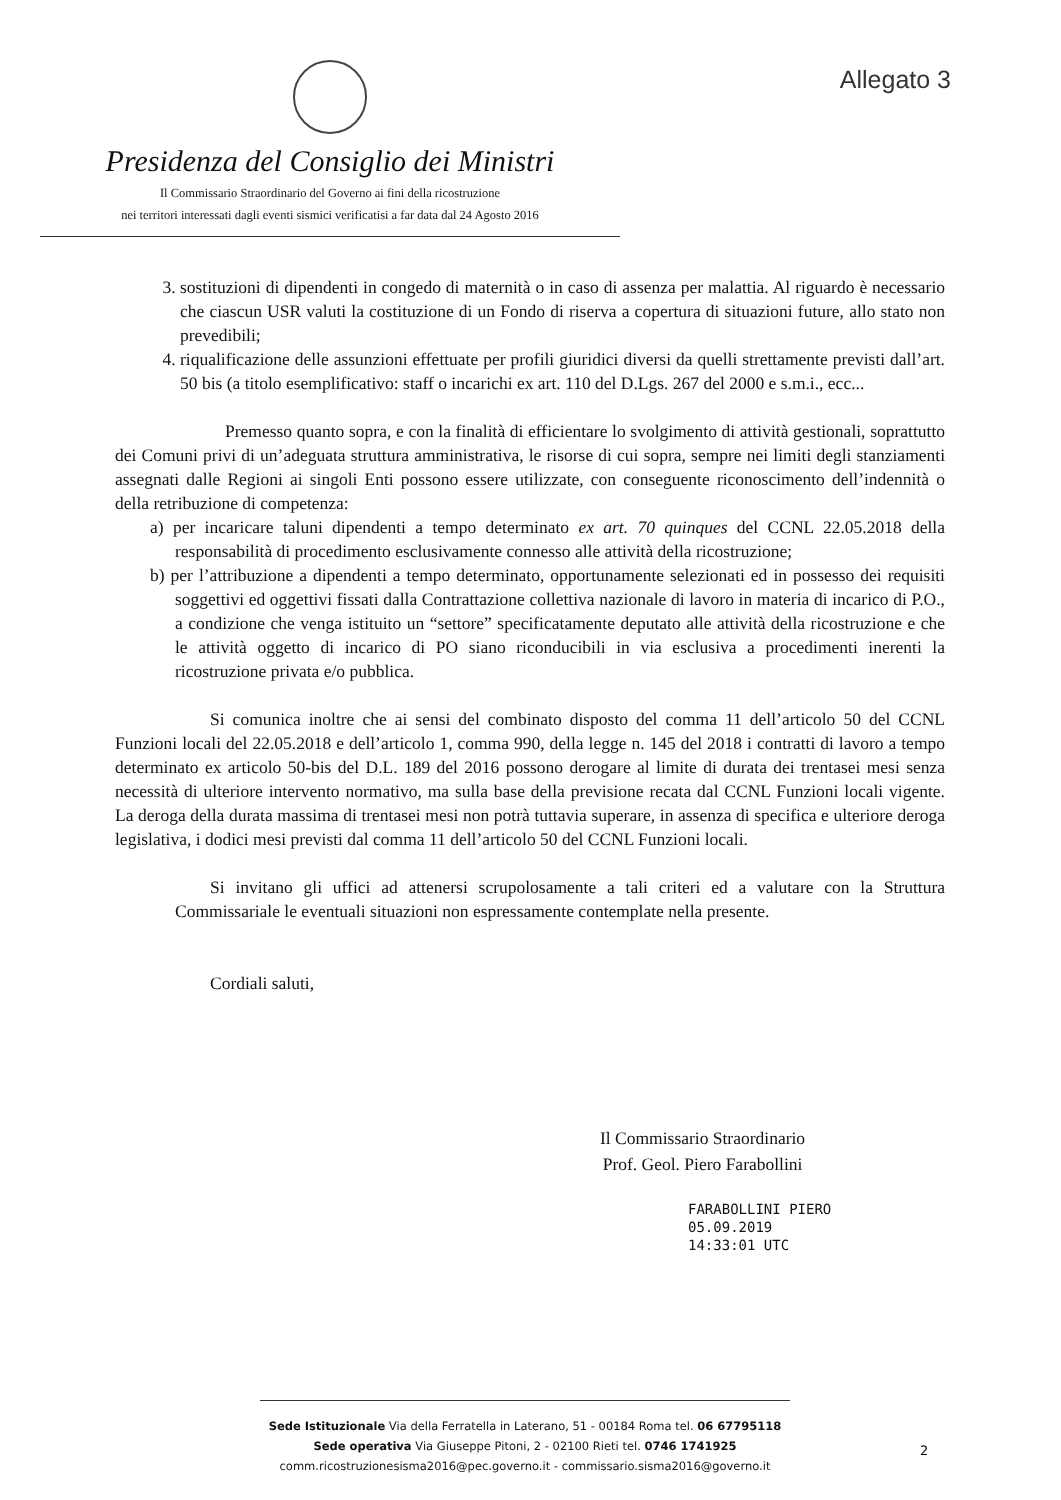Allegato 3
Presidenza del Consiglio dei Ministri
Il Commissario Straordinario del Governo ai fini della ricostruzione
nei territori interessati dagli eventi sismici verificatisi a far data dal 24 Agosto 2016
3. sostituzioni di dipendenti in congedo di maternità o in caso di assenza per malattia. Al riguardo è necessario che ciascun USR valuti la costituzione di un Fondo di riserva a copertura di situazioni future, allo stato non prevedibili;
4. riqualificazione delle assunzioni effettuate per profili giuridici diversi da quelli strettamente previsti dall’art. 50 bis (a titolo esemplificativo: staff o incarichi ex art. 110 del D.Lgs. 267 del 2000 e s.m.i., ecc...
Premesso quanto sopra, e con la finalità di efficientare lo svolgimento di attività gestionali, soprattutto dei Comuni privi di un’adeguata struttura amministrativa, le risorse di cui sopra, sempre nei limiti degli stanziamenti assegnati dalle Regioni ai singoli Enti possono essere utilizzate, con conseguente riconoscimento dell’indennità o della retribuzione di competenza:
a) per incaricare taluni dipendenti a tempo determinato ex art. 70 quinques del CCNL 22.05.2018 della responsabilità di procedimento esclusivamente connesso alle attività della ricostruzione;
b) per l’attribuzione a dipendenti a tempo determinato, opportunamente selezionati ed in possesso dei requisiti soggettivi ed oggettivi fissati dalla Contrattazione collettiva nazionale di lavoro in materia di incarico di P.O., a condizione che venga istituito un “settore” specificatamente deputato alle attività della ricostruzione e che le attività oggetto di incarico di PO siano riconducibili in via esclusiva a procedimenti inerenti la ricostruzione privata e/o pubblica.
Si comunica inoltre che ai sensi del combinato disposto del comma 11 dell’articolo 50 del CCNL Funzioni locali del 22.05.2018 e dell’articolo 1, comma 990, della legge n. 145 del 2018 i contratti di lavoro a tempo determinato ex articolo 50-bis del D.L. 189 del 2016 possono derogare al limite di durata dei trentasei mesi senza necessità di ulteriore intervento normativo, ma sulla base della previsione recata dal CCNL Funzioni locali vigente. La deroga della durata massima di trentasei mesi non potrà tuttavia superare, in assenza di specifica e ulteriore deroga legislativa, i dodici mesi previsti dal comma 11 dell’articolo 50 del CCNL Funzioni locali.
Si invitano gli uffici ad attenersi scrupolosamente a tali criteri ed a valutare con la Struttura Commissariale le eventuali situazioni non espressamente contemplate nella presente.
Cordiali saluti,
Il Commissario Straordinario
Prof. Geol. Piero Farabollini
FARABOLLINI PIERO
05.09.2019
14:33:01 UTC
Sede Istituzionale Via della Ferratella in Laterano, 51 - 00184 Roma tel. 06 67795118
Sede operativa Via Giuseppe Pitoni, 2 - 02100 Rieti tel. 0746 1741925
comm.ricostruzionesisma2016@pec.governo.it - commissario.sisma2016@governo.it
2